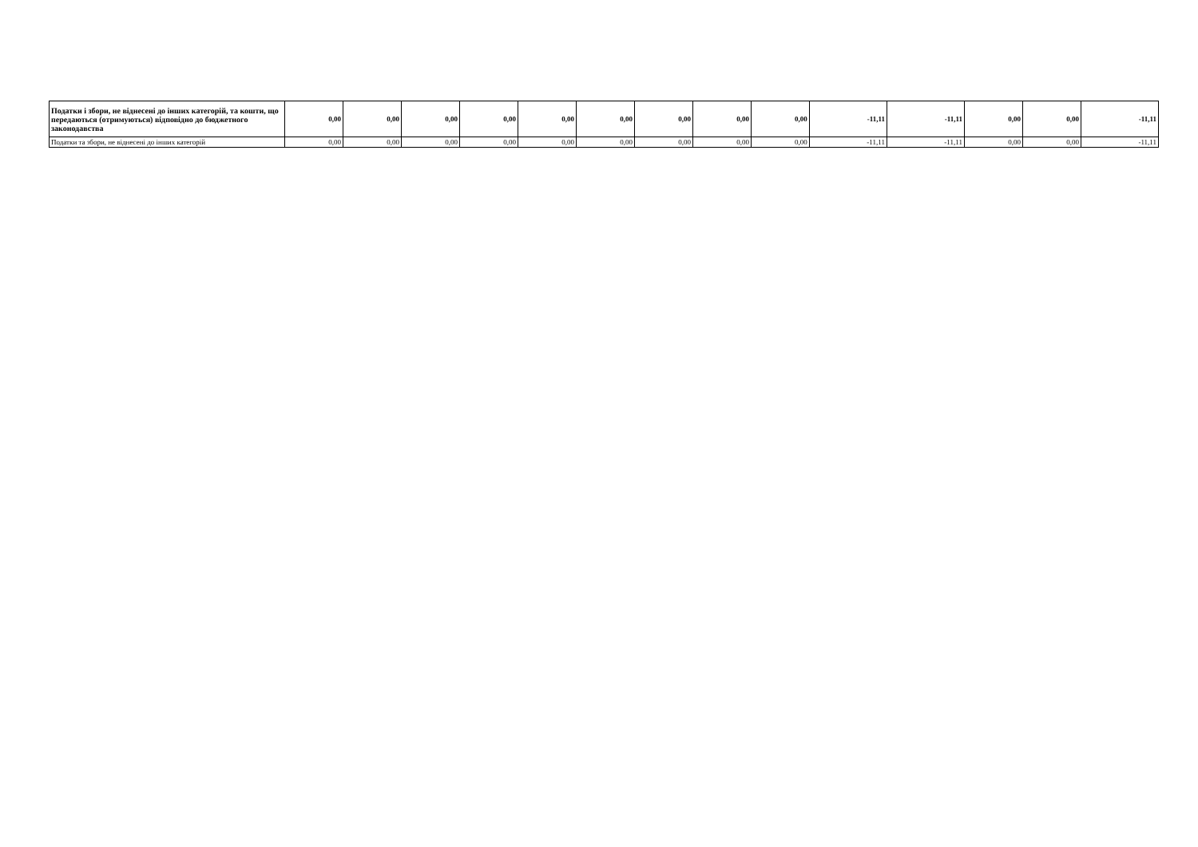| Податки і збори, не віднесені до інших категорій, та кошти, що передаються (отримуються) відповідно до бюджетного законодавства | 0,00 | 0,00 | 0,00 | 0,00 | 0,00 | 0,00 | 0,00 | 0,00 | 0,00 | -11,11 | -11,11 | 0,00 | 0,00 | -11,11 |
| Податки та збори, не віднесені до інших категорій | 0,00 | 0,00 | 0,00 | 0,00 | 0,00 | 0,00 | 0,00 | 0,00 | 0,00 | -11,11 | -11,11 | 0,00 | 0,00 | -11,11 |